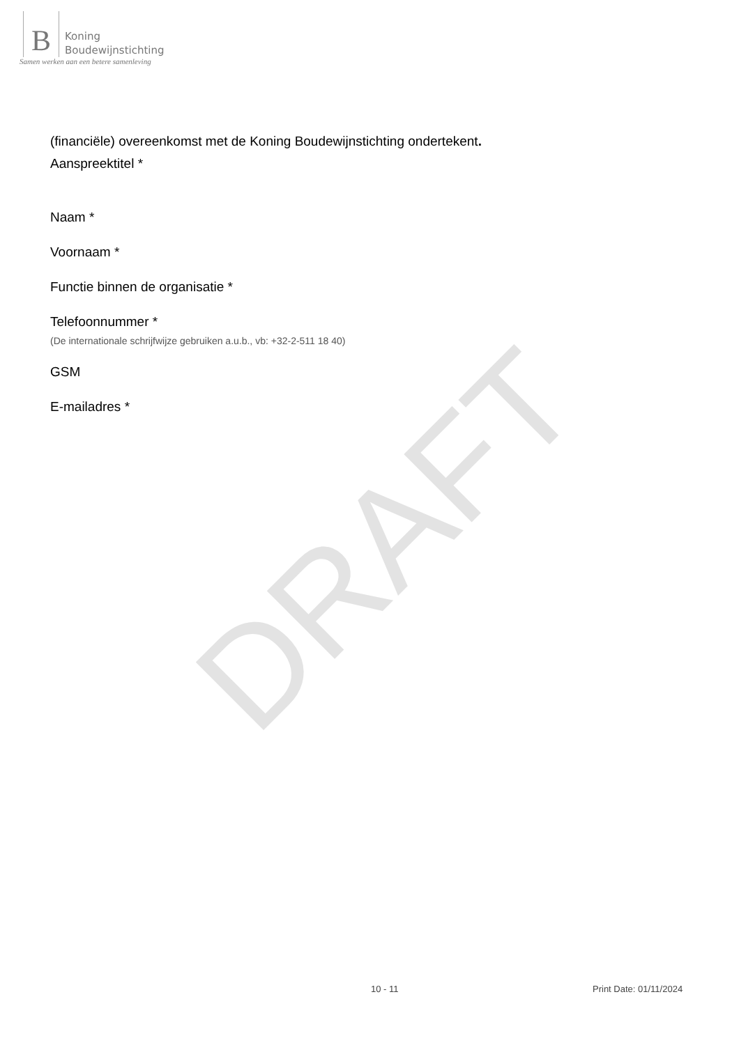DRAFT
B
Koning
Boudewijnstichting
Samen werken aan een betere samenleving
(financiële) overeenkomst met de Koning Boudewijnstichting ondertekent.
Aanspreektitel *
Naam *
Voornaam *
Functie binnen de organisatie *
Telefoonnummer *
(De internationale schrijfwijze gebruiken a.u.b., vb: +32-2-511 18 40)
GSM
E-mailadres *
10 - 11 Print Date: 01/11/2024